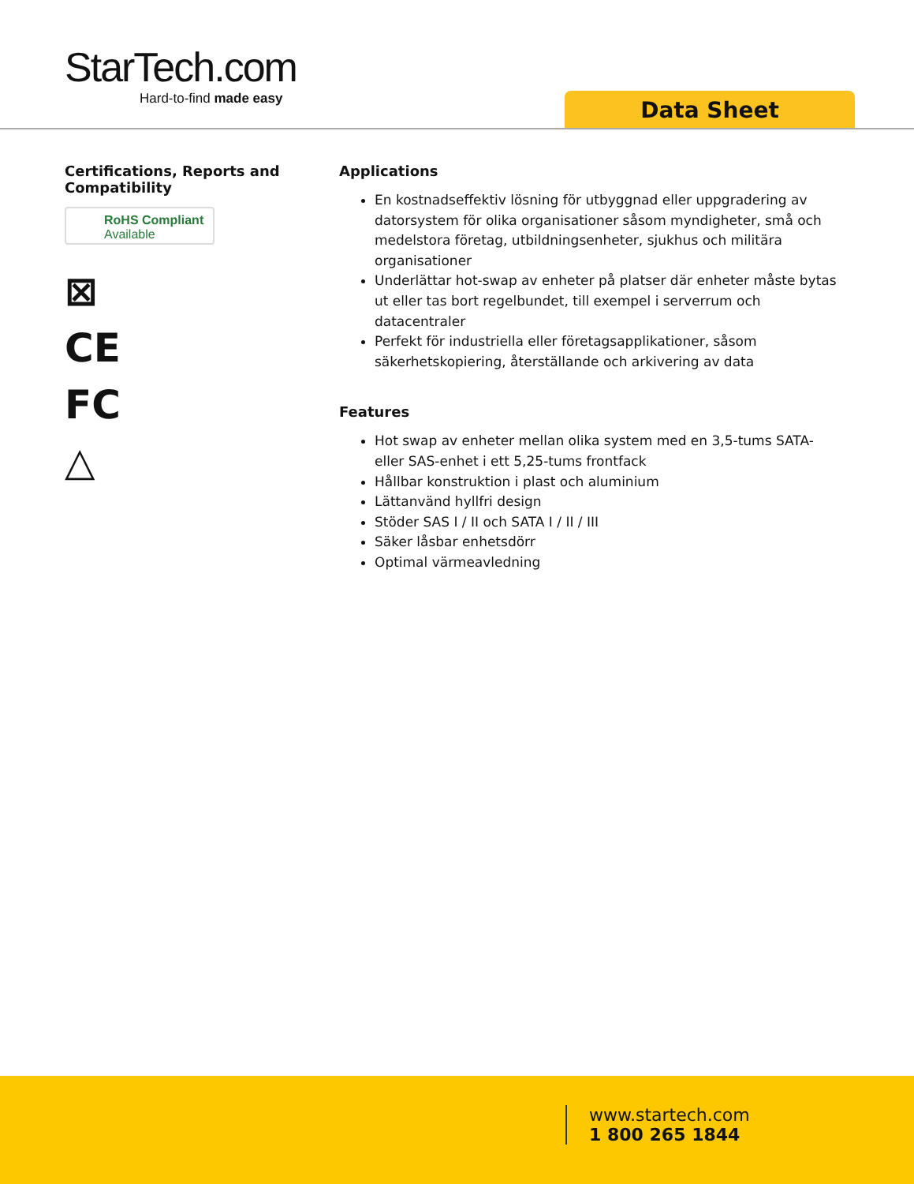StarTech.com
Hard-to-find made easy
Data Sheet
Certifications, Reports and Compatibility
RoHS Compliant
Available
⊠
CE
FC
△
Applications
En kostnadseffektiv lösning för utbyggnad eller uppgradering av datorsystem för olika organisationer såsom myndigheter, små och medelstora företag, utbildningsenheter, sjukhus och militära organisationer
Underlättar hot-swap av enheter på platser där enheter måste bytas ut eller tas bort regelbundet, till exempel i serverrum och datacentraler
Perfekt för industriella eller företagsapplikationer, såsom säkerhetskopiering, återställande och arkivering av data
Features
Hot swap av enheter mellan olika system med en 3,5-tums SATA- eller SAS-enhet i ett 5,25-tums frontfack
Hållbar konstruktion i plast och aluminium
Lättanvänd hyllfri design
Stöder SAS I / II och SATA I / II / III
Säker låsbar enhetsdörr
Optimal värmeavledning
www.startech.com
1 800 265 1844